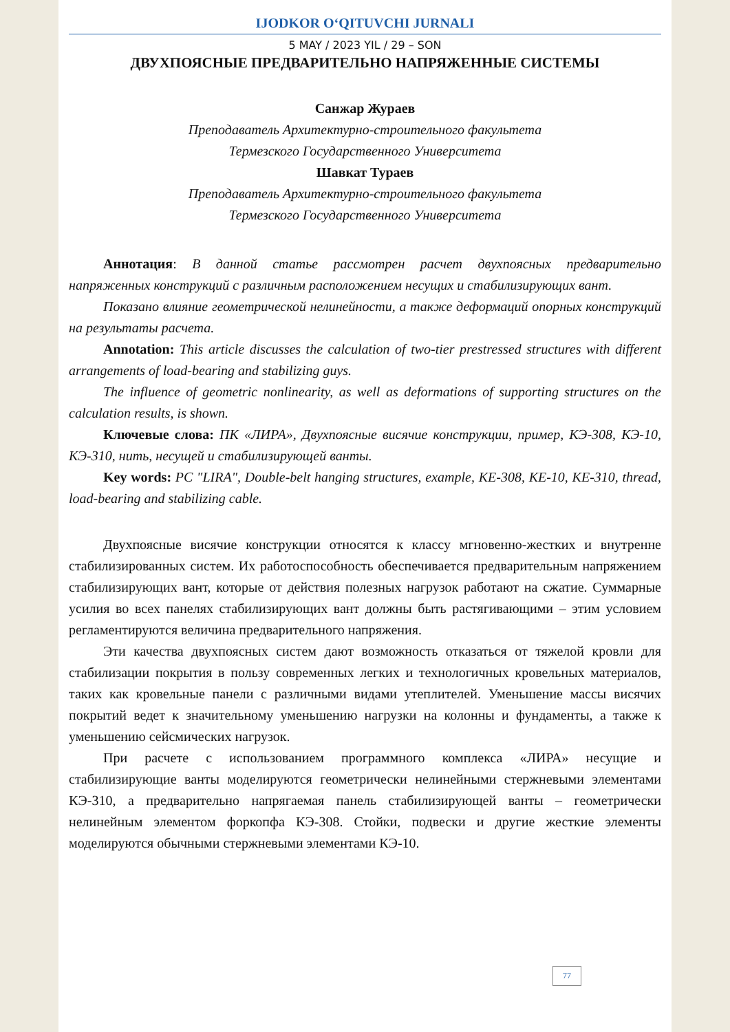IJODKOR O‘QITUVCHI JURNALI
5 MAY / 2023 YIL / 29 – SON
ДВУХПОЯСНЫЕ ПРЕДВАРИТЕЛЬНО НАПРЯЖЕННЫЕ СИСТЕМЫ
Санжар Жураев
Преподаватель Архитектурно-строительного факультета
Термезского Государственного Университета
Шавкат Тураев
Преподаватель Архитектурно-строительного факультета
Термезского Государственного Университета
Аннотация: В данной статье рассмотрен расчет двухпоясных предварительно напряженных конструкций с различным расположением несущих и стабилизирующих вант.
Показано влияние геометрической нелинейности, а также деформаций опорных конструкций на результаты расчета.
Annotation: This article discusses the calculation of two-tier prestressed structures with different arrangements of load-bearing and stabilizing guys.
The influence of geometric nonlinearity, as well as deformations of supporting structures on the calculation results, is shown.
Ключевые слова: ПК «ЛИРА», Двухпоясные висячие конструкции, пример, КЭ-308, КЭ-10, КЭ-310, нить, несущей и стабилизирующей ванты.
Key words: PC "LIRA", Double-belt hanging structures, example, KE-308, KE-10, KE-310, thread, load-bearing and stabilizing cable.
Двухпоясные висячие конструкции относятся к классу мгновенно-жестких и внутренне стабилизированных систем. Их работоспособность обеспечивается предварительным напряжением стабилизирующих вант, которые от действия полезных нагрузок работают на сжатие. Суммарные усилия во всех панелях стабилизирующих вант должны быть растягивающими – этим условием регламентируются величина предварительного напряжения.
Эти качества двухпоясных систем дают возможность отказаться от тяжелой кровли для стабилизации покрытия в пользу современных легких и технологичных кровельных материалов, таких как кровельные панели с различными видами утеплителей. Уменьшение массы висячих покрытий ведет к значительному уменьшению нагрузки на колонны и фундаменты, а также к уменьшению сейсмических нагрузок.
При расчете с использованием программного комплекса «ЛИРА» несущие и стабилизирующие ванты моделируются геометрически нелинейными стержневыми элементами КЭ-310, а предварительно напрягаемая панель стабилизирующей ванты – геометрически нелинейным элементом форкопфа КЭ-308. Стойки, подвески и другие жесткие элементы моделируются обычными стержневыми элементами КЭ-10.
77